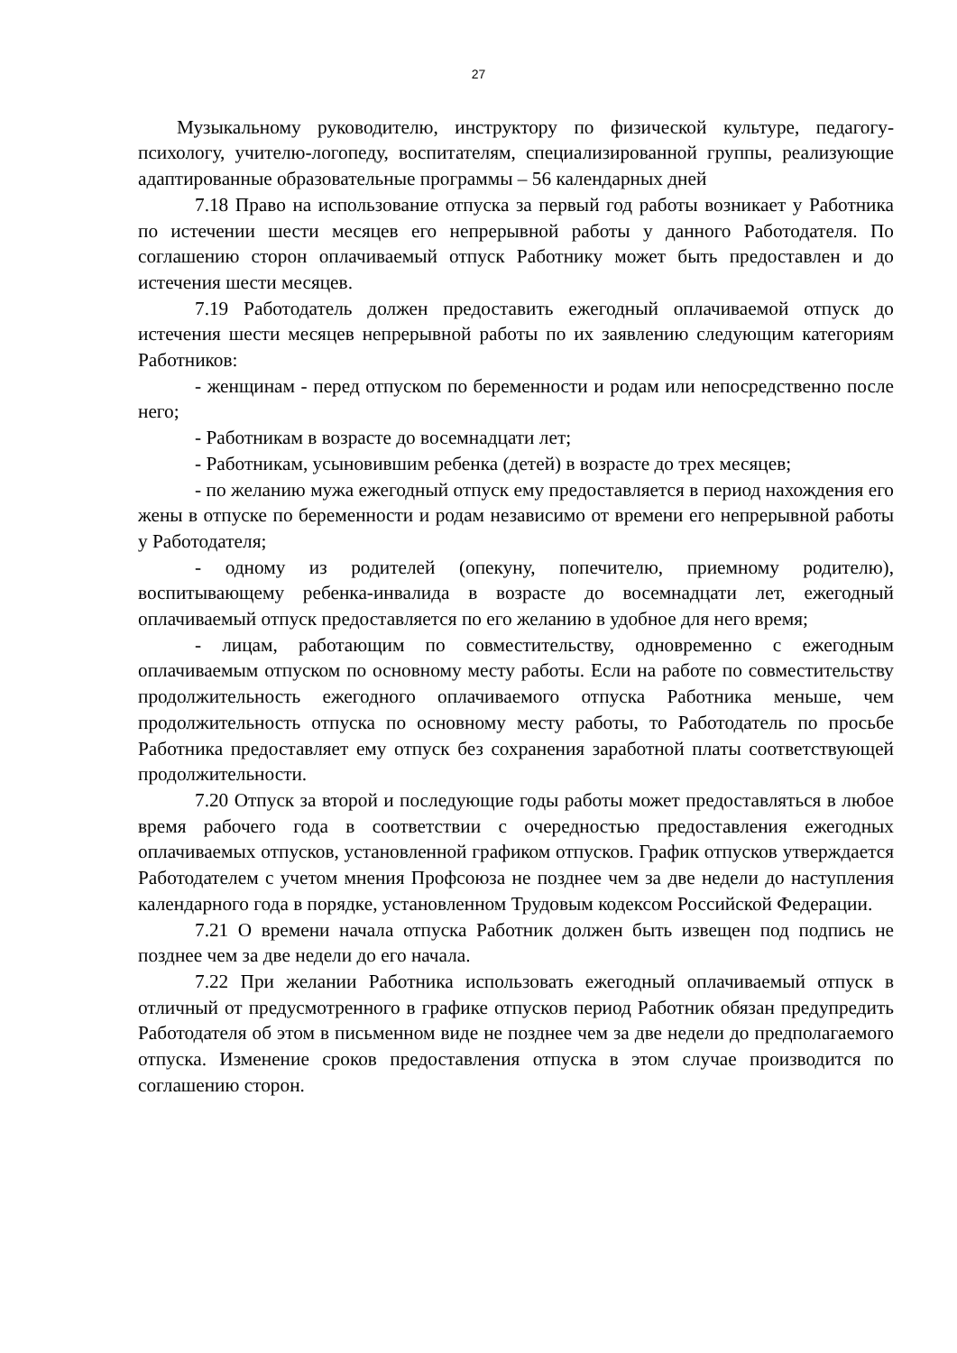27
Музыкальному руководителю, инструктору по физической культуре, педагогу-психологу, учителю-логопеду, воспитателям, специализированной группы, реализующие адаптированные образовательные программы – 56 календарных дней
7.18 Право на использование отпуска за первый год работы возникает у Работника по истечении шести месяцев его непрерывной работы у данного Работодателя. По соглашению сторон оплачиваемый отпуск Работнику может быть предоставлен и до истечения шести месяцев.
7.19 Работодатель должен предоставить ежегодный оплачиваемой отпуск до истечения шести месяцев непрерывной работы по их заявлению следующим категориям Работников:
- женщинам - перед отпуском по беременности и родам или непосредственно после него;
- Работникам в возрасте до восемнадцати лет;
- Работникам, усыновившим ребенка (детей) в возрасте до трех месяцев;
- по желанию мужа ежегодный отпуск ему предоставляется в период нахождения его жены в отпуске по беременности и родам независимо от времени его непрерывной работы у Работодателя;
- одному из родителей (опекуну, попечителю, приемному родителю), воспитывающему ребенка-инвалида в возрасте до восемнадцати лет, ежегодный оплачиваемый отпуск предоставляется по его желанию в удобное для него время;
- лицам, работающим по совместительству, одновременно с ежегодным оплачиваемым отпуском по основному месту работы. Если на работе по совместительству продолжительность ежегодного оплачиваемого отпуска Работника меньше, чем продолжительность отпуска по основному месту работы, то Работодатель по просьбе Работника предоставляет ему отпуск без сохранения заработной платы соответствующей продолжительности.
7.20 Отпуск за второй и последующие годы работы может предоставляться в любое время рабочего года в соответствии с очередностью предоставления ежегодных оплачиваемых отпусков, установленной графиком отпусков. График отпусков утверждается Работодателем с учетом мнения Профсоюза не позднее чем за две недели до наступления календарного года в порядке, установленном Трудовым кодексом Российской Федерации.
7.21 О времени начала отпуска Работник должен быть извещен под подпись не позднее чем за две недели до его начала.
7.22 При желании Работника использовать ежегодный оплачиваемый отпуск в отличный от предусмотренного в графике отпусков период Работник обязан предупредить Работодателя об этом в письменном виде не позднее чем за две недели до предполагаемого отпуска. Изменение сроков предоставления отпуска в этом случае производится по соглашению сторон.